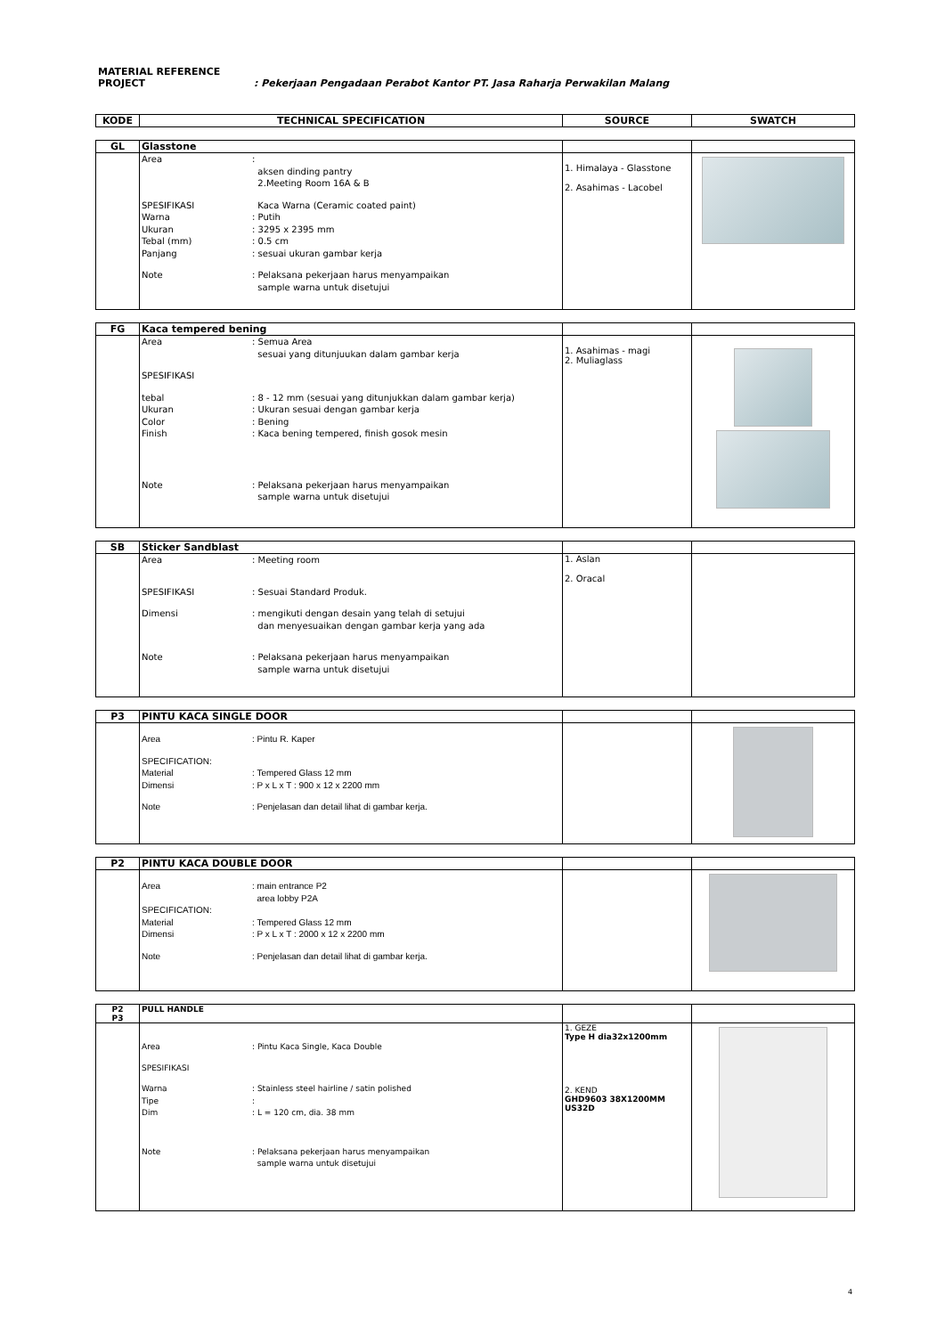MATERIAL REFERENCE
PROJECT : Pekerjaan Pengadaan Perabot Kantor PT. Jasa Raharja Perwakilan Malang
| KODE | TECHNICAL SPECIFICATION | SOURCE | SWATCH |
| --- | --- | --- | --- |
| GL | Glasstone | | |
| | Area : aksen dinding pantry 2.Meeting Room 16A & B SPESIFIKASI Kaca Warna (Ceramic coated paint) Warna : Putih Ukuran : 3295 x 2395 mm Tebal (mm) : 0.5 cm Panjang : sesuai ukuran gambar kerja Note : Pelaksana pekerjaan harus menyampaikan sample warna untuk disetujui | 1. Himalaya - Glasstone 2. Asahimas - Lacobel | |
| FG | Kaca tempered bening | | |
| | Area : Semua Area sesuai yang ditunjuukan dalam gambar kerja SPESIFIKASI tebal : 8 - 12 mm (sesuai yang ditunjukkan dalam gambar kerja) Ukuran : Ukuran sesuai dengan gambar kerja Color : Bening Finish : Kaca bening tempered, finish gosok mesin Note : Pelaksana pekerjaan harus menyampaikan sample warna untuk disetujui | 1. Asahimas - magi 2. Muliaglass | |
| SB | Sticker Sandblast | | |
| | Area : Meeting room SPESIFIKASI : Sesuai Standard Produk. Dimensi : mengikuti dengan desain yang telah di setujui dan menyesuaikan dengan gambar kerja yang ada Note : Pelaksana pekerjaan harus menyampaikan sample warna untuk disetujui | 1. Aslan 2. Oracal | |
| P3 | PINTU KACA SINGLE DOOR | | |
| | Area : Pintu R. Kaper SPECIFICATION: Material : Tempered Glass 12 mm Dimensi : P x L x T : 900 x 12 x 2200 mm Note : Penjelasan dan detail lihat di gambar kerja. | | |
| P2 | PINTU KACA DOUBLE DOOR | | |
| | Area : main entrance P2 area lobby P2A SPECIFICATION: Material : Tempered Glass 12 mm Dimensi : P x L x T : 2000 x 12 x 2200 mm Note : Penjelasan dan detail lihat di gambar kerja. | | |
| P2 P3 | PULL HANDLE | | |
| | Area : Pintu Kaca Single, Kaca Double SPESIFIKASI Warna : Stainless steel hairline / satin polished Tipe : Dim : L = 120 cm, dia. 38 mm Note : Pelaksana pekerjaan harus menyampaikan sample warna untuk disetujui | 1. GEZE Type H dia32x1200mm 2. KEND GHD9603 38X1200MM US32D | |
4